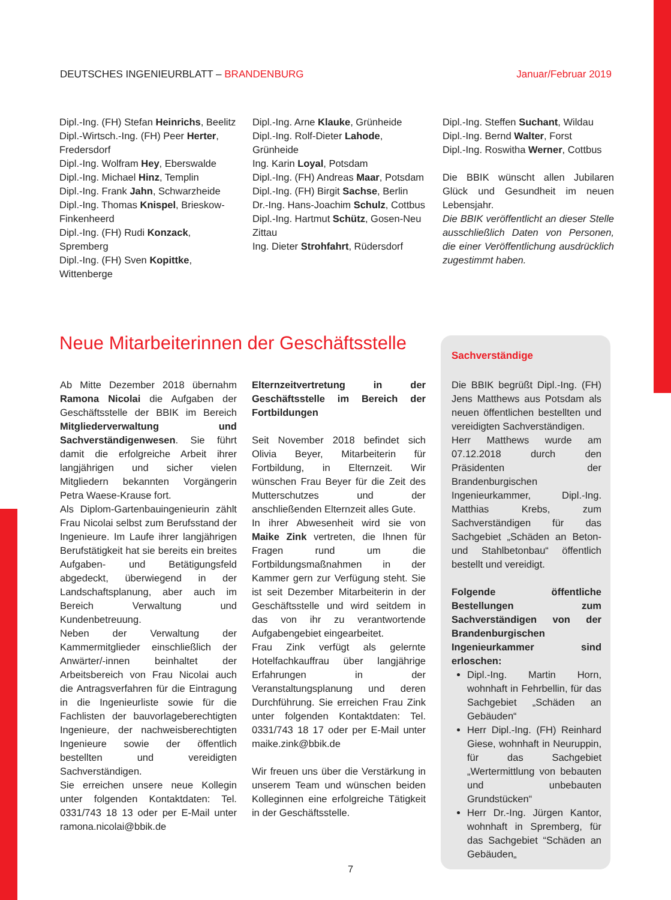DEUTSCHES INGENIEURBLATT – BRANDENBURG Januar/Februar 2019
Dipl.-Ing. (FH) Stefan Heinrichs, Beelitz
Dipl.-Wirtsch.-Ing. (FH) Peer Herter, Fredersdorf
Dipl.-Ing. Wolfram Hey, Eberswalde
Dipl.-Ing. Michael Hinz, Templin
Dipl.-Ing. Frank Jahn, Schwarzheide
Dipl.-Ing. Thomas Knispel, Brieskow-Finkenheerd
Dipl.-Ing. (FH) Rudi Konzack, Spremberg
Dipl.-Ing. (FH) Sven Kopittke, Wittenberge
Dipl.-Ing. Arne Klauke, Grünheide
Dipl.-Ing. Rolf-Dieter Lahode, Grünheide
Ing. Karin Loyal, Potsdam
Dipl.-Ing. (FH) Andreas Maar, Potsdam
Dipl.-Ing. (FH) Birgit Sachse, Berlin
Dr.-Ing. Hans-Joachim Schulz, Cottbus
Dipl.-Ing. Hartmut Schütz, Gosen-Neu Zittau
Ing. Dieter Strohfahrt, Rüdersdorf
Dipl.-Ing. Steffen Suchant, Wildau
Dipl.-Ing. Bernd Walter, Forst
Dipl.-Ing. Roswitha Werner, Cottbus
Die BBIK wünscht allen Jubilaren Glück und Gesundheit im neuen Lebensjahr.
Die BBIK veröffentlicht an dieser Stelle ausschließlich Daten von Personen, die einer Veröffentlichung ausdrücklich zugestimmt haben.
Neue Mitarbeiterinnen der Geschäftsstelle
Ab Mitte Dezember 2018 übernahm Ramona Nicolai die Aufgaben der Geschäftsstelle der BBIK im Bereich Mitgliederverwaltung und Sachverständigenwesen. Sie führt damit die erfolgreiche Arbeit ihrer langjährigen und sicher vielen Mitgliedern bekannten Vorgängerin Petra Waese-Krause fort.
Als Diplom-Gartenbauingenieurin zählt Frau Nicolai selbst zum Berufsstand der Ingenieure. Im Laufe ihrer langjährigen Berufstätigkeit hat sie bereits ein breites Aufgaben- und Betätigungsfeld abgedeckt, überwiegend in der Landschaftsplanung, aber auch im Bereich Verwaltung und Kundenbetreuung.
Neben der Verwaltung der Kammermitglieder einschließlich der Anwärter/-innen beinhaltet der Arbeitsbereich von Frau Nicolai auch die Antragsverfahren für die Eintragung in die Ingenieurliste sowie für die Fachlisten der bauvorlageberechtigten Ingenieure, der nachweisberechtigten Ingenieure sowie der öffentlich bestellten und vereidigten Sachverständigen.
Sie erreichen unsere neue Kollegin unter folgenden Kontaktdaten: Tel. 0331/743 18 13 oder per E-Mail unter ramona.nicolai@bbik.de
Elternzeitvertretung in der Geschäftsstelle im Bereich der Fortbildungen
Seit November 2018 befindet sich Olivia Beyer, Mitarbeiterin für Fortbildung, in Elternzeit. Wir wünschen Frau Beyer für die Zeit des Mutterschutzes und der anschließenden Elternzeit alles Gute.
In ihrer Abwesenheit wird sie von Maike Zink vertreten, die Ihnen für Fragen rund um die Fortbildungsmaßnahmen in der Kammer gern zur Verfügung steht. Sie ist seit Dezember Mitarbeiterin in der Geschäftsstelle und wird seitdem in das von ihr zu verantwortende Aufgabengebiet eingearbeitet.
Frau Zink verfügt als gelernte Hotelfachkauffrau über langjährige Erfahrungen in der Veranstaltungsplanung und deren Durchführung. Sie erreichen Frau Zink unter folgenden Kontaktdaten: Tel. 0331/743 18 17 oder per E-Mail unter maike.zink@bbik.de
Wir freuen uns über die Verstärkung in unserem Team und wünschen beiden Kolleginnen eine erfolgreiche Tätigkeit in der Geschäftsstelle.
Sachverständige
Die BBIK begrüßt Dipl.-Ing. (FH) Jens Matthews aus Potsdam als neuen öffentlichen bestellten und vereidigten Sachverständigen.
Herr Matthews wurde am 07.12.2018 durch den Präsidenten der Brandenburgischen Ingenieurkammer, Dipl.-Ing. Matthias Krebs, zum Sachverständigen für das Sachgebiet „Schäden an Beton-und Stahlbetonbau“ öffentlich bestellt und vereidigt.
Folgende öffentliche Bestellungen zum Sachverständigen von der Brandenburgischen Ingenieurkammer sind erloschen:
Dipl.-Ing. Martin Horn, wohnhaft in Fehrbellin, für das Sachgebiet „Schäden an Gebäuden“
Herr Dipl.-Ing. (FH) Reinhard Giese, wohnhaft in Neuruppin, für das Sachgebiet „Wertermittlung von bebauten und unbebauten Grundstücken“
Herr Dr.-Ing. Jürgen Kantor, wohnhaft in Spremberg, für das Sachgebiet “Schäden an Gebäuden„
7